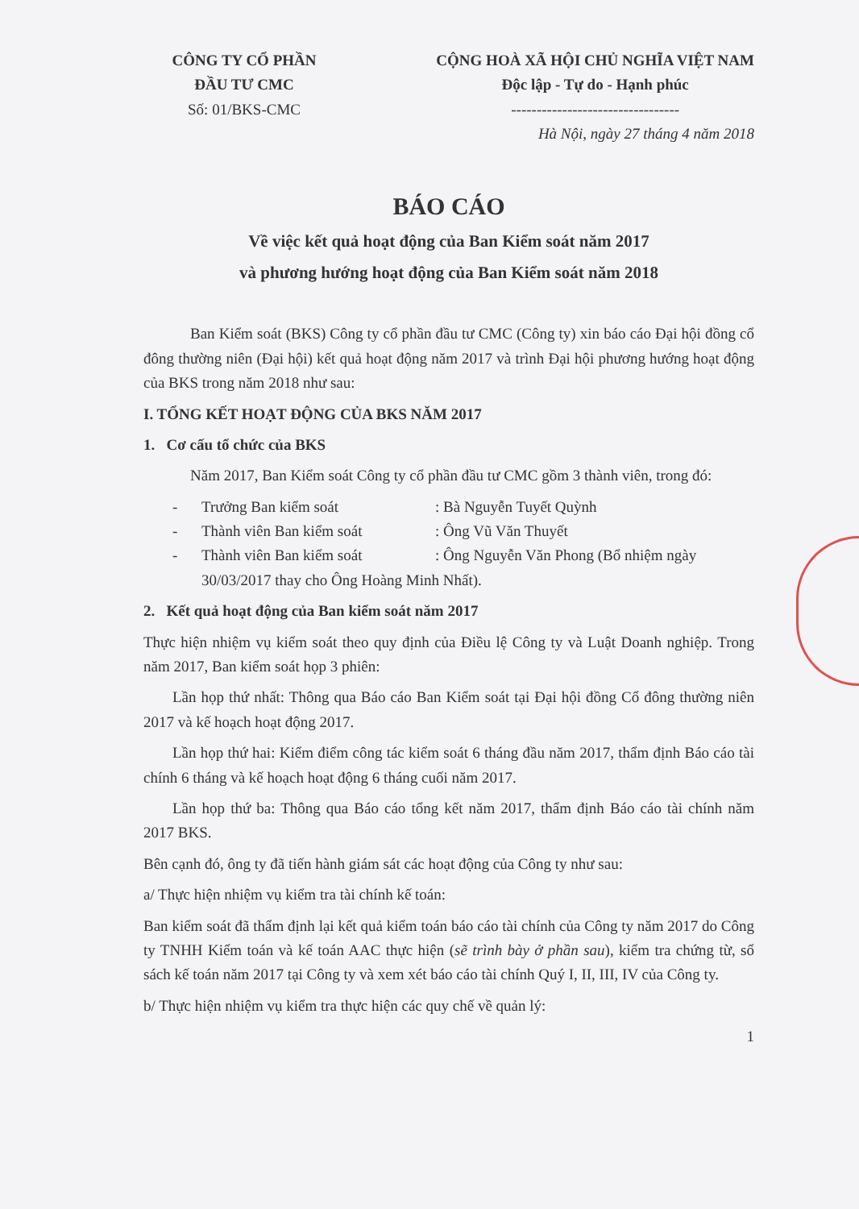CÔNG TY CỔ PHẦN
ĐẦU TƯ CMC
Số: 01/BKS-CMC
CỘNG HOÀ XÃ HỘI CHỦ NGHĨA VIỆT NAM
Độc lập - Tự do - Hạnh phúc
---------------------------------
Hà Nội, ngày 27 tháng 4 năm 2018
BÁO CÁO
Về việc kết quả hoạt động của Ban Kiểm soát năm 2017
và phương hướng hoạt động của Ban Kiểm soát năm 2018
Ban Kiểm soát (BKS) Công ty cổ phần đầu tư CMC (Công ty) xin báo cáo Đại hội đồng cổ đông thường niên (Đại hội) kết quả hoạt động năm 2017 và trình Đại hội phương hướng hoạt động của BKS trong năm 2018 như sau:
I. TỔNG KẾT HOẠT ĐỘNG CỦA BKS NĂM 2017
1. Cơ cấu tổ chức của BKS
Năm 2017, Ban Kiểm soát Công ty cổ phần đầu tư CMC gồm 3 thành viên, trong đó:
- Trưởng Ban kiểm soát: Bà Nguyễn Tuyết Quỳnh
- Thành viên Ban kiểm soát: Ông Vũ Văn Thuyết
- Thành viên Ban kiểm soát: Ông Nguyễn Văn Phong (Bổ nhiệm ngày 30/03/2017 thay cho Ông Hoàng Minh Nhất).
2. Kết quả hoạt động của Ban kiểm soát năm 2017
Thực hiện nhiệm vụ kiểm soát theo quy định của Điều lệ Công ty và Luật Doanh nghiệp. Trong năm 2017, Ban kiểm soát họp 3 phiên:
Lần họp thứ nhất: Thông qua Báo cáo Ban Kiểm soát tại Đại hội đồng Cổ đông thường niên 2017 và kế hoạch hoạt động 2017.
Lần họp thứ hai: Kiểm điểm công tác kiểm soát 6 tháng đầu năm 2017, thẩm định Báo cáo tài chính 6 tháng và kế hoạch hoạt động 6 tháng cuối năm 2017.
Lần họp thứ ba: Thông qua Báo cáo tổng kết năm 2017, thẩm định Báo cáo tài chính năm 2017 BKS.
Bên cạnh đó, ông ty đã tiến hành giám sát các hoạt động của Công ty như sau:
a/ Thực hiện nhiệm vụ kiểm tra tài chính kế toán:
Ban kiểm soát đã thẩm định lại kết quả kiểm toán báo cáo tài chính của Công ty năm 2017 do Công ty TNHH Kiểm toán và kế toán AAC thực hiện (sẽ trình bày ở phần sau), kiểm tra chứng từ, sổ sách kế toán năm 2017 tại Công ty và xem xét báo cáo tài chính Quý I, II, III, IV của Công ty.
b/ Thực hiện nhiệm vụ kiểm tra thực hiện các quy chế về quản lý:
1